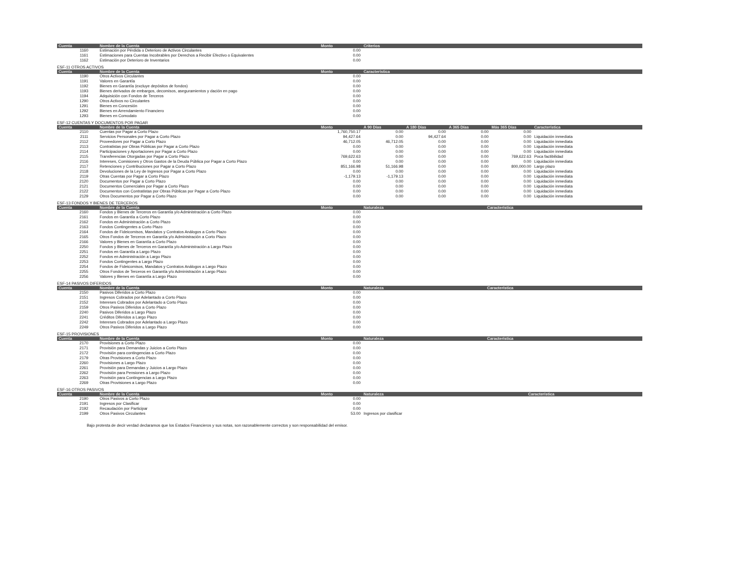| Cuenta | Nombre de la Cuenta | Monto | Criterios |
| --- | --- | --- | --- |
| 1160 | Estimación por Pérdida o Deterioro de Activos Circulantes | 0.00 | |
| 1161 | Estimaciones para Cuentas Incobrables por Derechos a Recibir Efectivo o Equivalentes | 0.00 | |
| 1162 | Estimación por Deterioro de Inventarios | 0.00 | |
ESF-11 OTROS ACTIVOS
| Cuenta | Nombre de la Cuenta | Monto | Característica |
| --- | --- | --- | --- |
| 1190 | Otros Activos Circulantes | 0.00 | |
| 1191 | Valores en Garantía | 0.00 | |
| 1192 | Bienes en Garantía (excluye depósitos de fondos) | 0.00 | |
| 1193 | Bienes derivados de embargos, decomisos, aseguramientos y dación en pago | 0.00 | |
| 1194 | Adquisición con Fondos de Terceros | 0.00 | |
| 1290 | Otros Activos no Circulantes | 0.00 | |
| 1291 | Bienes en Concesión | 0.00 | |
| 1292 | Bienes en Arrendamiento Financiero | 0.00 | |
| 1293 | Bienes en Comodato | 0.00 | |
ESF-12 CUENTAS Y DOCUMENTOS POR PAGAR
| Cuenta | Nombre de la Cuenta | Monto | A 90 Días | A 180 Días | A 365 Días | Más 365 Días | Característica |
| --- | --- | --- | --- | --- | --- | --- | --- |
| 2110 | Cuentas por Pagar a Corto Plazo | 1,760,750.17 | 0.00 | 0.00 | 0.00 | 0.00 | |
| 2111 | Servicios Personales por Pagar a Corto Plazo | 94,427.64 | 0.00 | 94,427.64 | 0.00 | 0.00 | Liquidación inmediata |
| 2112 | Proveedores por Pagar a Corto Plazo | 46,712.05 | 46,712.05 | 0.00 | 0.00 | 0.00 | Liquidación inmediata |
| 2113 | Contratistas por Obras Públicas por Pagar a Corto Plazo | 0.00 | 0.00 | 0.00 | 0.00 | 0.00 | Liquidación inmediata |
| 2114 | Participaciones y Aportaciones por Pagar a Corto Plazo | 0.00 | 0.00 | 0.00 | 0.00 | 0.00 | Liquidación inmediata |
| 2115 | Transferencias Otorgadas por Pagar a Corto Plazo | 769,622.63 | 0.00 | 0.00 | 0.00 | 769,622.63 | Poca factibilidad |
| 2116 | Intereses, Comisiones y Otros Gastos de la Deuda Pública por Pagar a Corto Plazo | 0.00 | 0.00 | 0.00 | 0.00 | 0.00 | Liquidación inmediata |
| 2117 | Retenciones y Contribuciones por Pagar a Corto Plazo | 851,166.98 | 51,166.98 | 0.00 | 0.00 | 800,000.00 | Largo plazo |
| 2118 | Devoluciones de la Ley de Ingresos por Pagar a Corto Plazo | 0.00 | 0.00 | 0.00 | 0.00 | 0.00 | Liquidación inmediata |
| 2119 | Otras Cuentas por Pagar a Corto Plazo | -1,179.13 | -1,179.13 | 0.00 | 0.00 | 0.00 | Liquidación inmediata |
| 2120 | Documentos por Pagar a Corto Plazo | 0.00 | 0.00 | 0.00 | 0.00 | 0.00 | Liquidación inmediata |
| 2121 | Documentos Comerciales por Pagar a Corto Plazo | 0.00 | 0.00 | 0.00 | 0.00 | 0.00 | Liquidación inmediata |
| 2122 | Documentos con Contratistas por Obras Públicas por Pagar a Corto Plazo | 0.00 | 0.00 | 0.00 | 0.00 | 0.00 | Liquidación inmediata |
| 2129 | Otros Documentos por Pagar a Corto Plazo | 0.00 | 0.00 | 0.00 | 0.00 | 0.00 | Liquidación inmediata |
ESF-13 FONDOS Y BIENES DE TERCEROS
| Cuenta | Nombre de la Cuenta | Monto | Naturaleza | Característica |
| --- | --- | --- | --- | --- |
| 2160 | Fondos y Bienes de Terceros en Garantía y/o Administración a Corto Plazo | 0.00 | | |
| 2161 | Fondos en Garantía a Corto Plazo | 0.00 | | |
| 2162 | Fondos en Administración a Corto Plazo | 0.00 | | |
| 2163 | Fondos Contingentes a Corto Plazo | 0.00 | | |
| 2164 | Fondos de Fideicomisos, Mandatos y Contratos Análogos a Corto Plazo | 0.00 | | |
| 2165 | Otros Fondos de Terceros en Garantía y/o Administración a Corto Plazo | 0.00 | | |
| 2166 | Valores y Bienes en Garantía a Corto Plazo | 0.00 | | |
| 2250 | Fondos y Bienes de Terceros en Garantía y/o Administración a Largo Plazo | 0.00 | | |
| 2251 | Fondos en Garantía a Largo Plazo | 0.00 | | |
| 2252 | Fondos en Administración a Largo Plazo | 0.00 | | |
| 2253 | Fondos Contingentes a Largo Plazo | 0.00 | | |
| 2254 | Fondos de Fideicomisos, Mandatos y Contratos Análogos a Largo Plazo | 0.00 | | |
| 2255 | Otros Fondos de Terceros en Garantía y/o Administración a Largo Plazo | 0.00 | | |
| 2256 | Valores y Bienes en Garantía a Largo Plazo | 0.00 | | |
ESF-14 PASIVOS DIFERIDOS
| Cuenta | Nombre de la Cuenta | Monto | Naturaleza | Característica |
| --- | --- | --- | --- | --- |
| 2150 | Pasivos Diferidos a Corto Plazo | 0.00 | | |
| 2151 | Ingresos Cobrados por Adelantado a Corto Plazo | 0.00 | | |
| 2152 | Intereses Cobrados por Adelantado a Corto Plazo | 0.00 | | |
| 2159 | Otros Pasivos Diferidos a Corto Plazo | 0.00 | | |
| 2240 | Pasivos Diferidos a Largo Plazo | 0.00 | | |
| 2241 | Créditos Diferidos a Largo Plazo | 0.00 | | |
| 2242 | Intereses Cobrados por Adelantado a Largo Plazo | 0.00 | | |
| 2249 | Otros Pasivos Diferidos a Largo Plazo | 0.00 | | |
ESF-15 PROVISIONES
| Cuenta | Nombre de la Cuenta | Monto | Naturaleza | Característica |
| --- | --- | --- | --- | --- |
| 2170 | Provisiones a Corto Plazo | 0.00 | | |
| 2171 | Provisión para Demandas y Juicios a Corto Plazo | 0.00 | | |
| 2172 | Provisión para contingencias a Corto Plazo | 0.00 | | |
| 2179 | Otras Provisiones a Corto Plazo | 0.00 | | |
| 2260 | Provisiones a Largo Plazo | 0.00 | | |
| 2261 | Provisión para Demandas y Juicios a Largo Plazo | 0.00 | | |
| 2262 | Provisión para Pensiones a Largo Plazo | 0.00 | | |
| 2263 | Provisión para Contingencias a Largo Plazo | 0.00 | | |
| 2269 | Otras Provisiones a Largo Plazo | 0.00 | | |
ESF-16 OTROS PASIVOS
| Cuenta | Nombre de la Cuenta | Monto | Naturaleza | Característica |
| --- | --- | --- | --- | --- |
| 2190 | Otros Pasivos a Corto Plazo | 0.00 | | |
| 2191 | Ingresos por Clasificar | 0.00 | | |
| 2192 | Recaudación por Participar | 0.00 | | |
| 2199 | Otros Pasivos Circulantes | 53.00 | Ingresos por clasificar | |
Bajo protesta de decir verdad declaramos que los Estados Financieros y sus notas, son razonablemente correctos y son responsabilidad del emisor.